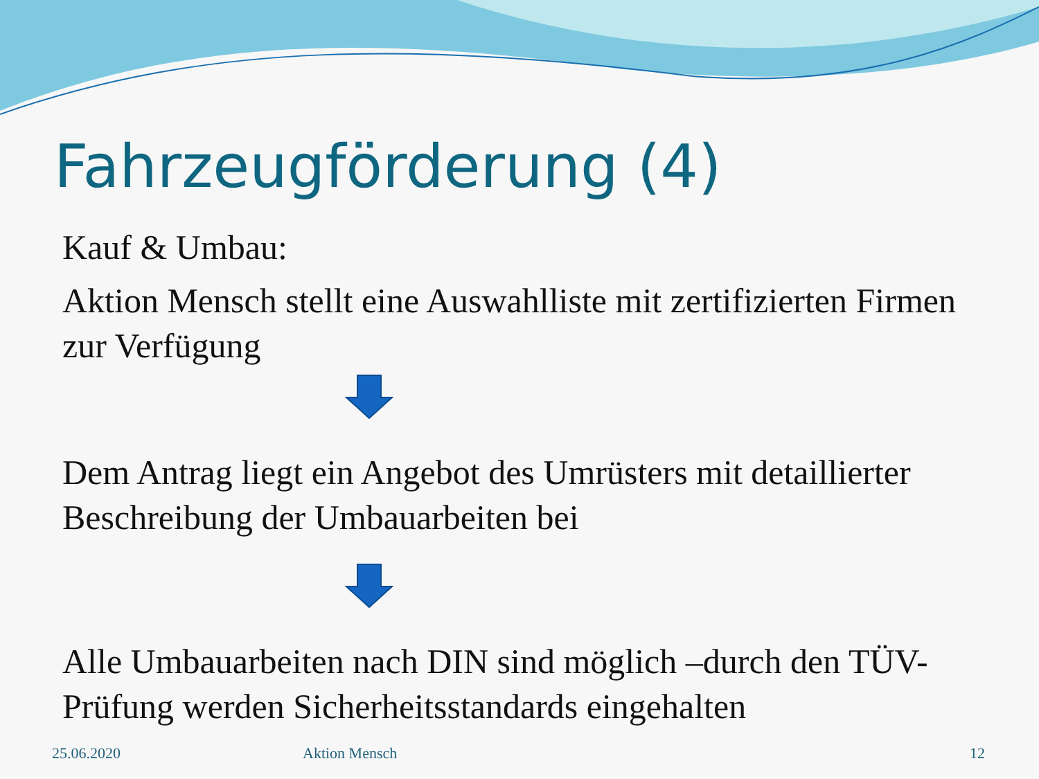Fahrzeugförderung (4)
Kauf & Umbau:
Aktion Mensch stellt eine Auswahlliste mit zertifizierten Firmen zur Verfügung
Dem Antrag liegt ein Angebot des Umrüsters mit detaillierter Beschreibung der Umbauarbeiten bei
Alle Umbauarbeiten nach DIN sind möglich –durch den TÜV-Prüfung werden Sicherheitsstandards eingehalten
25.06.2020 Aktion Mensch 12